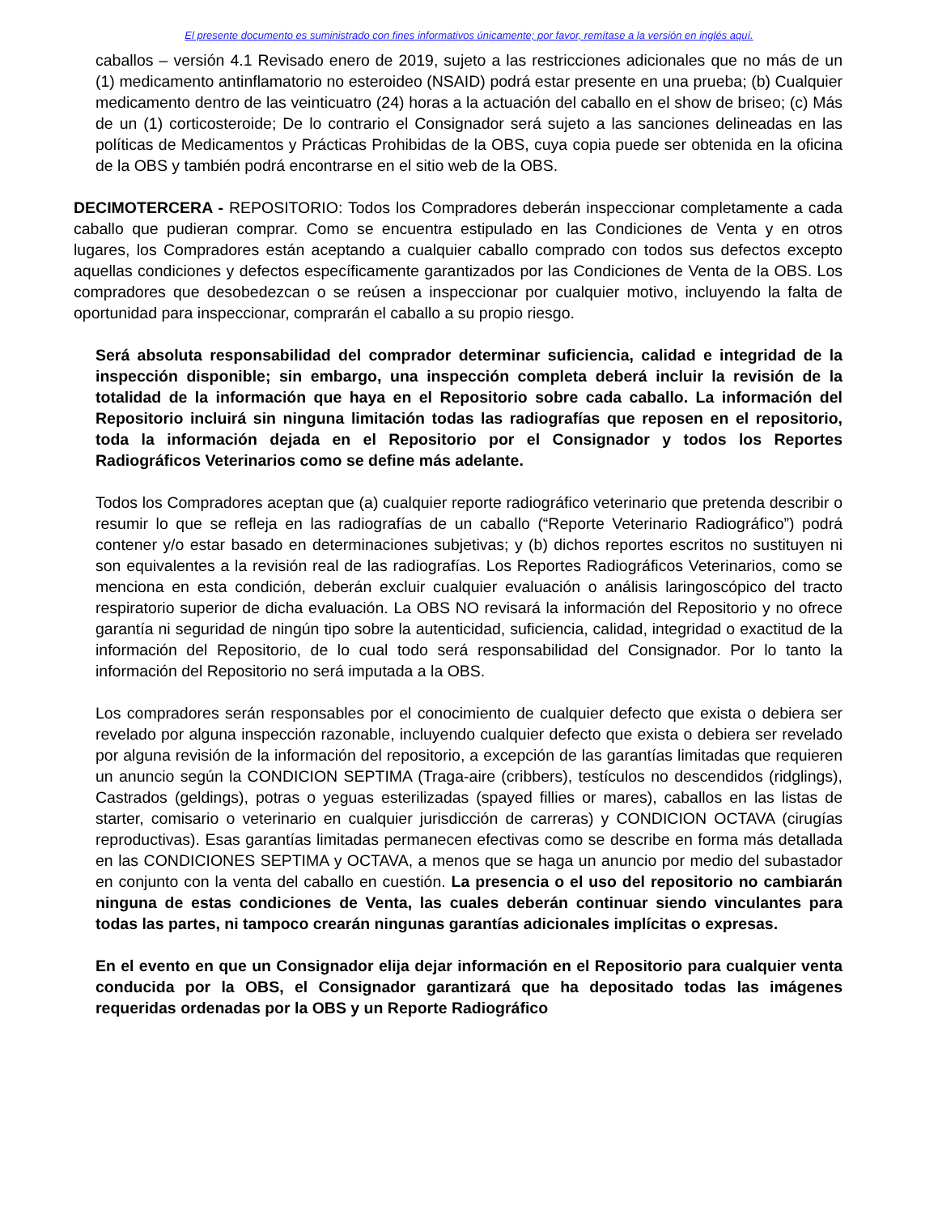El presente documento es suministrado con fines informativos únicamente; por favor, remítase a la versión en inglés aquí.
caballos – versión 4.1 Revisado enero de 2019, sujeto a las restricciones adicionales que no más de un (1) medicamento antinflamatorio no esteroideo (NSAID) podrá estar presente en una prueba; (b) Cualquier medicamento dentro de las veinticuatro (24) horas a la actuación del caballo en el show de briseo; (c) Más de un (1) corticosteroide; De lo contrario el Consignador será sujeto a las sanciones delineadas en las políticas de Medicamentos y Prácticas Prohibidas de la OBS, cuya copia puede ser obtenida en la oficina de la OBS y también podrá encontrarse en el sitio web de la OBS.
DECIMOTERCERA - REPOSITORIO: Todos los Compradores deberán inspeccionar completamente a cada caballo que pudieran comprar. Como se encuentra estipulado en las Condiciones de Venta y en otros lugares, los Compradores están aceptando a cualquier caballo comprado con todos sus defectos excepto aquellas condiciones y defectos específicamente garantizados por las Condiciones de Venta de la OBS. Los compradores que desobedezcan o se reúsen a inspeccionar por cualquier motivo, incluyendo la falta de oportunidad para inspeccionar, comprarán el caballo a su propio riesgo.
Será absoluta responsabilidad del comprador determinar suficiencia, calidad e integridad de la inspección disponible; sin embargo, una inspección completa deberá incluir la revisión de la totalidad de la información que haya en el Repositorio sobre cada caballo. La información del Repositorio incluirá sin ninguna limitación todas las radiografías que reposen en el repositorio, toda la información dejada en el Repositorio por el Consignador y todos los Reportes Radiográficos Veterinarios como se define más adelante.
Todos los Compradores aceptan que (a) cualquier reporte radiográfico veterinario que pretenda describir o resumir lo que se refleja en las radiografías de un caballo (“Reporte Veterinario Radiográfico”) podrá contener y/o estar basado en determinaciones subjetivas; y (b) dichos reportes escritos no sustituyen ni son equivalentes a la revisión real de las radiografías. Los Reportes Radiográficos Veterinarios, como se menciona en esta condición, deberán excluir cualquier evaluación o análisis laringoscópico del tracto respiratorio superior de dicha evaluación. La OBS NO revisará la información del Repositorio y no ofrece garantía ni seguridad de ningún tipo sobre la autenticidad, suficiencia, calidad, integridad o exactitud de la información del Repositorio, de lo cual todo será responsabilidad del Consignador. Por lo tanto la información del Repositorio no será imputada a la OBS.
Los compradores serán responsables por el conocimiento de cualquier defecto que exista o debiera ser revelado por alguna inspección razonable, incluyendo cualquier defecto que exista o debiera ser revelado por alguna revisión de la información del repositorio, a excepción de las garantías limitadas que requieren un anuncio según la CONDICION SEPTIMA (Traga-aire (cribbers), testículos no descendidos (ridglings), Castrados (geldings), potras o yeguas esterilizadas (spayed fillies or mares), caballos en las listas de starter, comisario o veterinario en cualquier jurisdicción de carreras) y CONDICION OCTAVA (cirugías reproductivas). Esas garantías limitadas permanecen efectivas como se describe en forma más detallada en las CONDICIONES SEPTIMA y OCTAVA, a menos que se haga un anuncio por medio del subastador en conjunto con la venta del caballo en cuestión. La presencia o el uso del repositorio no cambiarán ninguna de estas condiciones de Venta, las cuales deberán continuar siendo vinculantes para todas las partes, ni tampoco crearán ningunas garantías adicionales implícitas o expresas.
En el evento en que un Consignador elija dejar información en el Repositorio para cualquier venta conducida por la OBS, el Consignador garantizará que ha depositado todas las imágenes requeridas ordenadas por la OBS y un Reporte Radiográfico